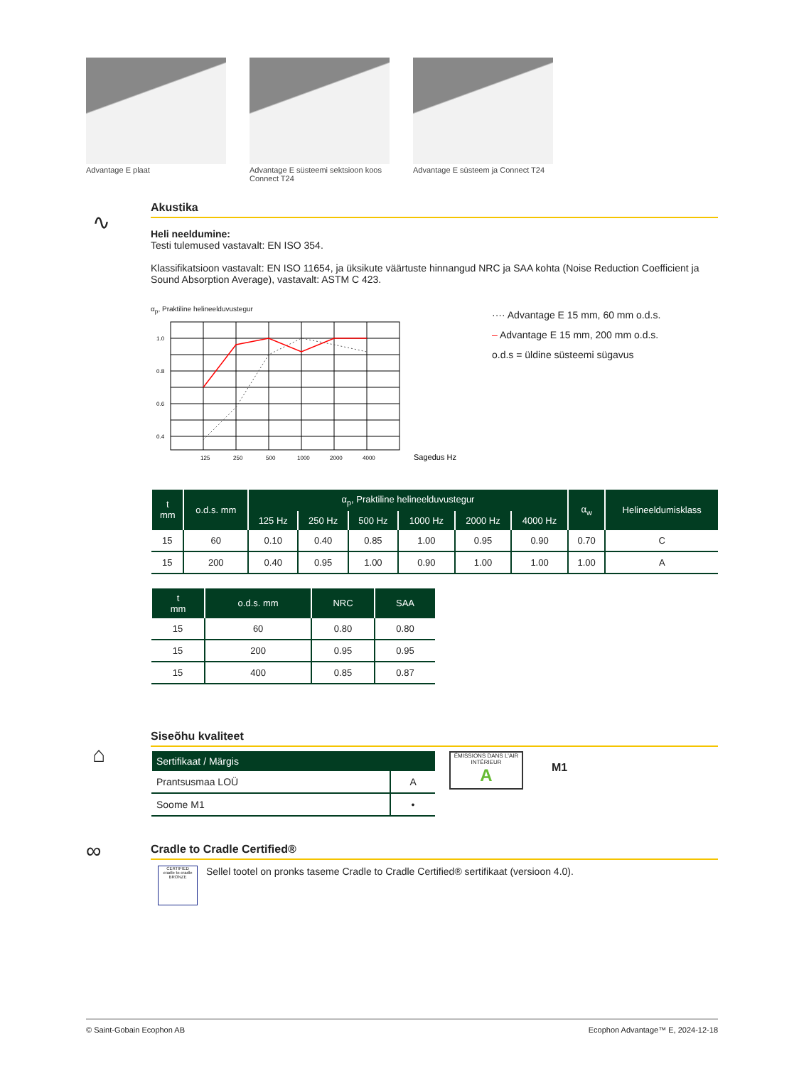Advantage E plaat Advantage E süsteemi sektsioon koos Connect T24
Advantage E süsteem ja Connect T24
∿
Akustika
Heli neeldumine:
Testi tulemused vastavalt: EN ISO 354.
Klassifikatsioon vastavalt: EN ISO 11654, ja üksikute väärtuste hinnangud NRC ja SAA kohta (Noise Reduction Coefficient ja Sound Absorption Average), vastavalt: ASTM C 423.
α<sub>p</sub>, Praktiline helineelduvustegur
1.0
0.8
0.6
0.4
125
250
500
1000
2000
4000
Sagedus Hz
···· Advantage E 15 mm, 60 mm o.d.s.
– Advantage E 15 mm, 200 mm o.d.s.
o.d.s = üldine süsteemi sügavus
| t mm | o.d.s. mm | α<sub>p</sub>, Praktiline helineelduvustegur | | | | | | α<sub>w</sub> | Helineeldumisklass |
| --- | --- | --- | --- | --- | --- | --- | --- | --- | --- |
| | | 125 Hz | 250 Hz | 500 Hz | 1000 Hz | 2000 Hz | 4000 Hz | | |
| 15 | 60 | 0.10 | 0.40 | 0.85 | 1.00 | 0.95 | 0.90 | 0.70 | C |
| 15 | 200 | 0.40 | 0.95 | 1.00 | 0.90 | 1.00 | 1.00 | 1.00 | A |
| t mm | o.d.s. mm | NRC | SAA |
| --- | --- | --- | --- |
| 15 | 60 | 0.80 | 0.80 |
| 15 | 200 | 0.95 | 0.95 |
| 15 | 400 | 0.85 | 0.87 |
⌂
Siseõhu kvaliteet
| Sertifikaat / Märgis | |
| --- | --- |
| Prantsusmaa LOÜ | A |
| Soome M1 | • |
ÉMISSIONS DANS L'AIR INTÉRIEUR
A
M1
∞
Cradle to Cradle Certified®
CERTIFIED
cradle to cradle
BRONZE
Sellel tootel on pronks taseme Cradle to Cradle Certified® sertifikaat (versioon 4.0).
© Saint-Gobain Ecophon AB Ecophon Advantage™ E, 2024-12-18